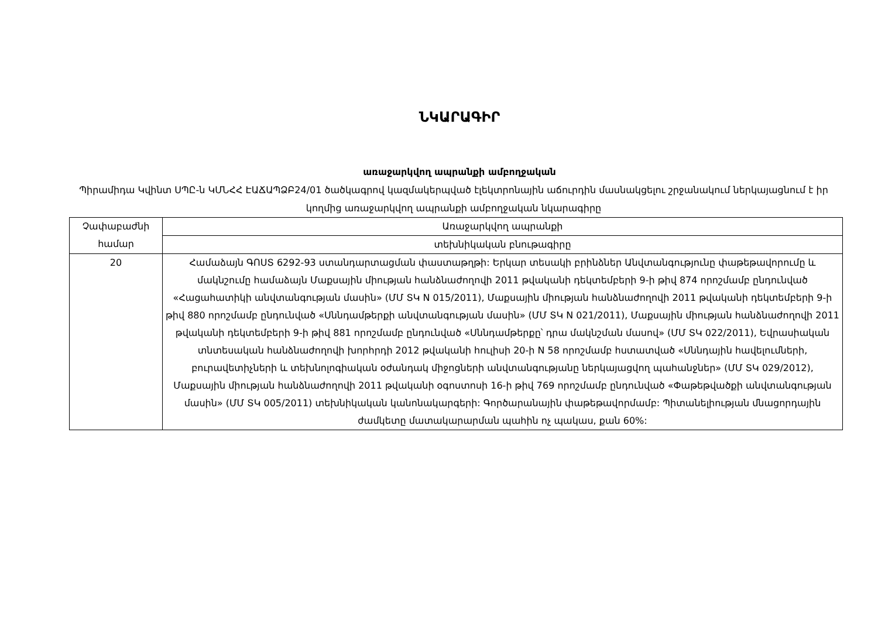ՆԿԱՐԱԳԻՐ
առաջարկվող ապրանքի ամբողջական
Պիրամիդա Կվինտ ՍՊԸ-ն ԿՄՆՀՀ ԷԱՃԱՊՁԲ24/01 ծածկագրով կազմակերպված էլեկտրոնային աճուրդին մասնակցելու շրջանակում ներկայացնում է իր կողմից առաջարկվող ապրանքի ամբողջական նկարագիրը
| Չափաբաժնի համար | Առաջարկվող ապրանքի |
| | տեխնիկական բնութագիրը |
| 20 | Համաձայն ԳՈՍՏ 6292-93 ստանդարտացման փաստաթղթի: Երկար տեսակի բրինձներ Անվտանգությունը փաթեթավորումը և մակնշումը համաձայն Մաքսային միության հանձնաժողովի 2011 թվականի դեկտեմբերի 9-ի թիվ 874 որոշմամբ ընդունված «Հացահատիկի անվտանգության մասին» (ՄՄ ՏԿ N 015/2011), Մաքսային միության հանձնաժողովի 2011 թվականի դեկտեմբերի 9-ի թիվ 880 որոշմամբ ընդունված «Սննդամթերքի անվտանգության մասին» (ՄՄ ՏԿ N 021/2011), Մաքսային միության հանձնաժողովի 2011 թվականի դեկտեմբերի 9-ի թիվ 881 որոշմամբ ընդունված «Սննդամթերքը՝ դրա մակնշման մասով» (ՄՄ ՏԿ 022/2011), Եվրասիական տնտեսական հանձնաժողովի խորհրդի 2012 թվականի հուլիսի 20-ի N 58 որոշմամբ հստատված «Սննդային հավելումների, բուրավետիչների և տեխնոլոգիական օժանդակ միջոցների անվտանգությանը ներկայացվող պահանջներ» (ՄՄ ՏԿ 029/2012), Մաքսային միության հանձնաժողովի 2011 թվականի օգոստոսի 16-ի թիվ 769 որոշմամբ ընդունված «Փաթեթվածքի անվտանգության մասին» (ՄՄ ՏԿ 005/2011) տեխնիկական կանոնակարգերի: Գործարանային փաթեթավորմամբ: Պիտանելիության մնացորդային ժամկետը մատակարարման պահին ոչ պակաս, քան 60%: |